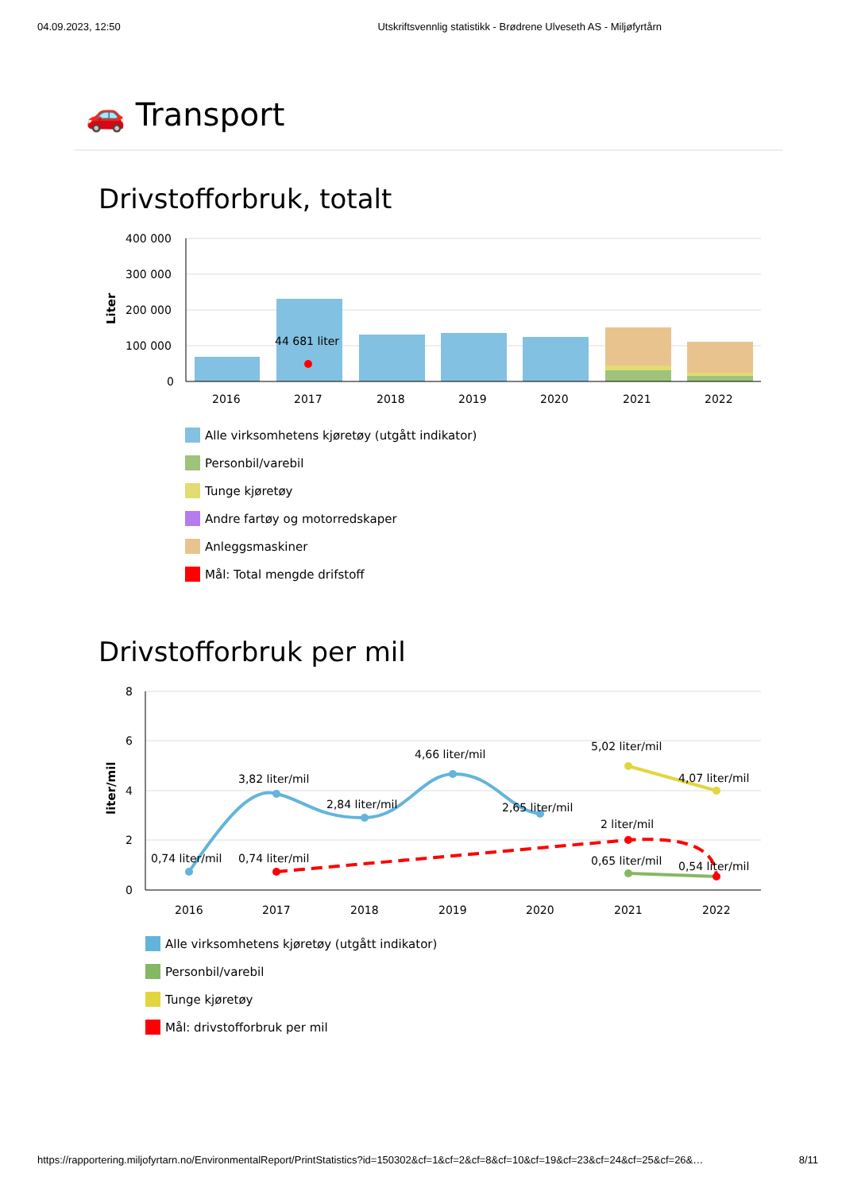04.09.2023, 12:50 Utskriftsvennlig statistikk - Brødrene Ulveseth AS - Miljøfyrtårn
🚗 Transport
Drivstofforbruk, totalt
44 681 liter
400 000
300 000
200 000
100 000
0
Liter
2016
2017
2018
2019
2020
2021
2022
Alle virksomhetens kjøretøy (utgått indikator)
Personbil/varebil
Tunge kjøretøy
Andre fartøy og motorredskaper
Anleggsmaskiner
Mål: Total mengde drifstoff
Drivstofforbruk per mil
0,74 liter/mil
3,82 liter/mil
0,74 liter/mil
2,84 liter/mil
4,66 liter/mil
2,65 liter/mil
5,02 liter/mil
4,07 liter/mil
2 liter/mil
0,65 liter/mil
0,54 liter/mil
8
6
4
2
0
liter/mil
2016
2017
2018
2019
2020
2021
2022
Alle virksomhetens kjøretøy (utgått indikator)
Personbil/varebil
Tunge kjøretøy
Mål: drivstofforbruk per mil
https://rapportering.miljofyrtarn.no/EnvironmentalReport/PrintStatistics?id=150302&cf=1&cf=2&cf=8&cf=10&cf=19&cf=23&cf=24&cf=25&cf=26&… 8/11